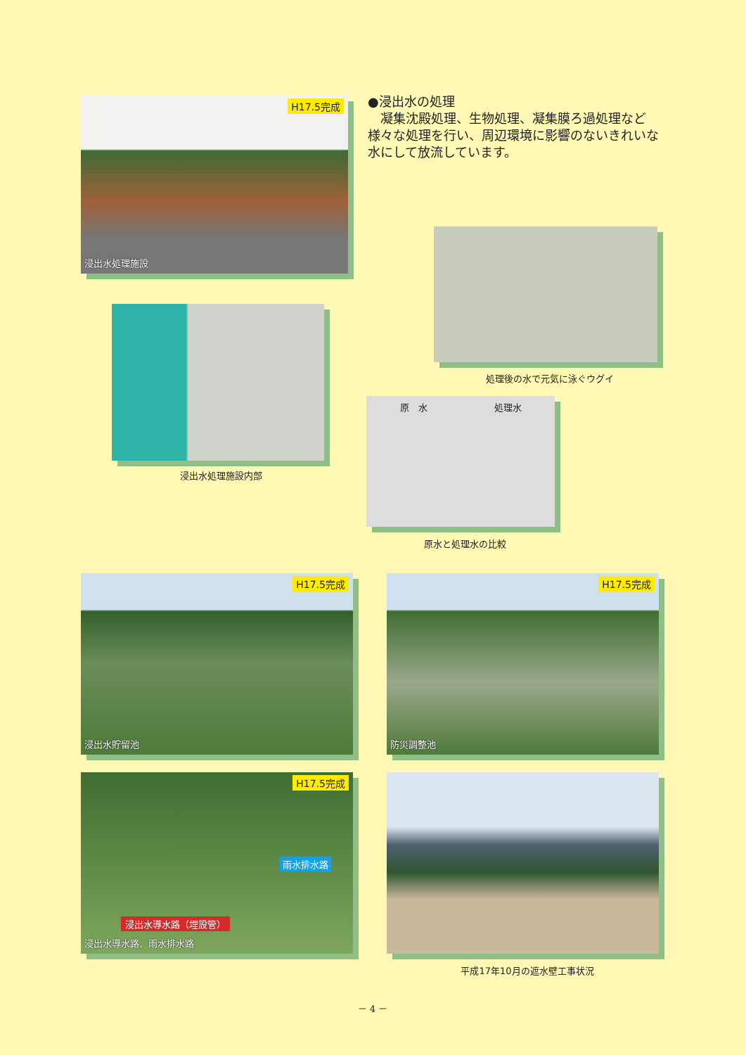H17.5完成
浸出水処理施設
●浸出水の処理
　凝集沈殿処理、生物処理、凝集膜ろ過処理など様々な処理を行い、周辺環境に影響のないきれいな水にして放流しています。
処理後の水で元気に泳ぐウグイ
浸出水処理施設内部
原　水 処理水
原水と処理水の比較
H17.5完成
浸出水貯留池
H17.5完成
防災調整池
H17.5完成
雨水排水路
浸出水導水路（埋設管）
浸出水導水路、雨水排水路
平成17年10月の遮水壁工事状況
－ 4 －